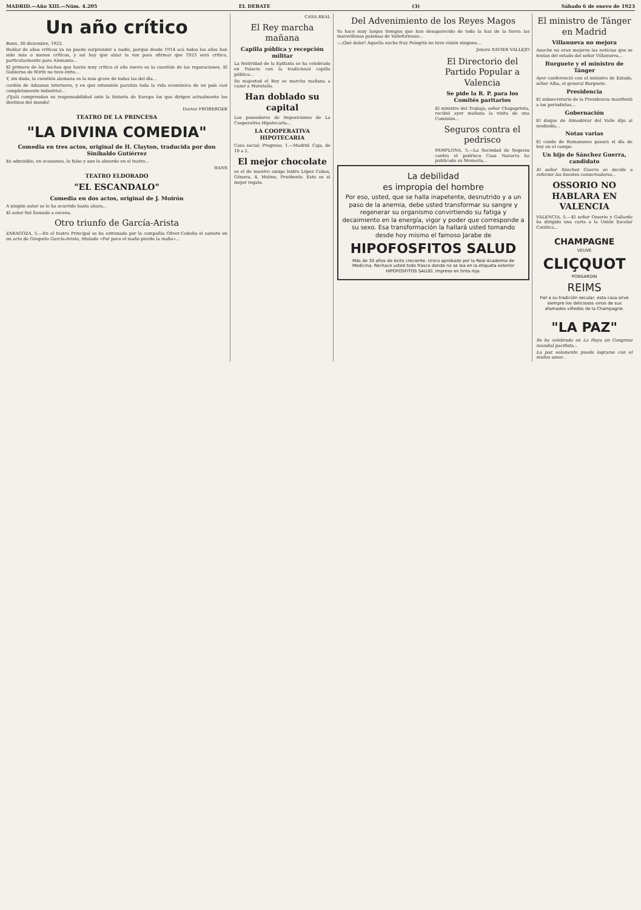MADRID.—Año XIII.—Núm. 4.205 EL DEBATE (3) Sábado 6 de enero de 1923
Un año crítico
Bonn, 30 diciembre, 1922.
Hablar de años críticos ya no puede sorprender a nadie, porque desde 1914 acá todos los años han sido más o menos críticos, y así hay que alzar la voz para afirmar que 1923 será crítico, particularmente para Alemania...
El primero de los hechos que harán muy crítico el año nuevo es la cuestión de las reparaciones. El Gobierno de Wirth no tuvo éxito...
Y, sin duda, la cuestión alemana es la más grave de todas las del día...
cordón de Aduanas interiores, y en qué extensión paraliza toda la vida económica de un país casi completamente industrial...
¡Ojalá comprendan su responsabilidad ante la historia de Europa los que dirigen actualmente los destinos del mundo!
Doctor FROBERGER
TEATRO DE LA PRINCESA
"LA DIVINA COMEDIA"
Comedia en tres actos, original de H. Clayton, traducida por don Sinibaldo Gutiérrez
Es admisible, en ocasiones, lo falso y aun lo absurdo en el teatro...
HANS
TEATRO ELDORADO
"EL ESCANDALO"
Comedia en dos actos, original de J. Moirón
A ningún autor se le ha ocurrido hasta ahora...
El autor fué llamado a escena.
Otro triunfo de García-Arista
ZARAGOZA, 5.—En el teatro Principal se ha estrenado por la compañía Oliver-Cobeña el sainete en un acto de Gregorio García-Arista, titulado «Por poco el maño pierde la maña»...
CASA REAL
El Rey marcha mañana
Capilla pública y recepción militar
La festividad de la Epifanía se ha celebrado en Palacio con la tradicional capilla pública...
Su majestad el Rey se marcha mañana a cazar a Moratalla.
Han doblado su capital
Los poseedores de Imposiciones de La Cooperativa Hipotecaria...
LA COOPERATIVA HIPOTECARIA
Casa social: Progreso, 1.—Madrid. Caja, de 10 a 2.
El mejor chocolate
es el de nuestro amigo Isidro López Cobos, Génova, 4, Molino. Pruébenlo. Esto es el mejor regalo.
Del Advenimiento de los Reyes Magos
Ya hace muy largos tiempos que han desaparecido de toda la haz de la tierra las maravillosas palomas de Valleformoso...
—¡Qué dolor! Aquella noche fray Pelegrín no tuvo visión ninguna...
Jenaro XAVIER VALLEJO
El Directorio del Partido Popular a Valencia
Se pide la R. P. para los Comités paritarios
El ministro del Trabajo, señor Chapaprieta, recibió ayer mañana la visita de una Comisión...
Seguros contra el pedrisco
PAMPLONA, 5.—La Sociedad de Seguros contra el pedrisco Casa Navarra ha publicado su Memoria...
La debilidad
es impropia del hombre
Por eso, usted, que se halla inapetente, desnutrido y a un paso de la anemia, debe usted transformar su sangre y regenerar su organismo convirtiendo su fatiga y decaimiento en la energía, vigor y poder que corresponde a su sexo. Esa transformación la hallará usted tomando desde hoy mismo el famoso Jarabe de
HIPOFOSFITOS SALUD
Más de 30 años de éxito creciente. Unico aprobado por la Real Academia de Medicina. Rechace usted todo frasco donde no se lea en la etiqueta exterior HIPOFOSFITOS SALUD, impreso en tinta roja.
El ministro de Tánger en Madrid
Villanueva no mejora
Anoche no eran mejores las noticias que se tenían del estado del señor Villanueva...
Burguete y el ministro de Tánger
Ayer conferenció con el ministro de Estado, señor Alba, el general Burguete.
Presidencia
El subsecretario de la Presidencia manifestó a los periodistas...
Gobernación
El duque de Almodóvar del Valle dijo al mediodía...
Notas varias
El conde de Romanones pasará el día de hoy en el campo.
Un hijo de Sánchez Guerra, candidato
El señor Sánchez Guerra se decide a reforzar las huestes conservadoras...
OSSORIO NO HABLARA EN VALENCIA
VALENCIA, 5.—El señor Ossorio y Gallardo ha dirigido una carta a la Unión Escolar Católica...
CHAMPAGNE
VEUVE
CLIÇQUOT
PONSARDIN
REIMS
Fiel a su tradición secular, esta casa sirve siempre los deliciosos vinos de sus afamados viñedos de la Champagne.
"LA PAZ"
Se ha celebrado en La Haya un Congreso mundial pacifista...
La paz solamente puede lograrse con el mutuo amor...